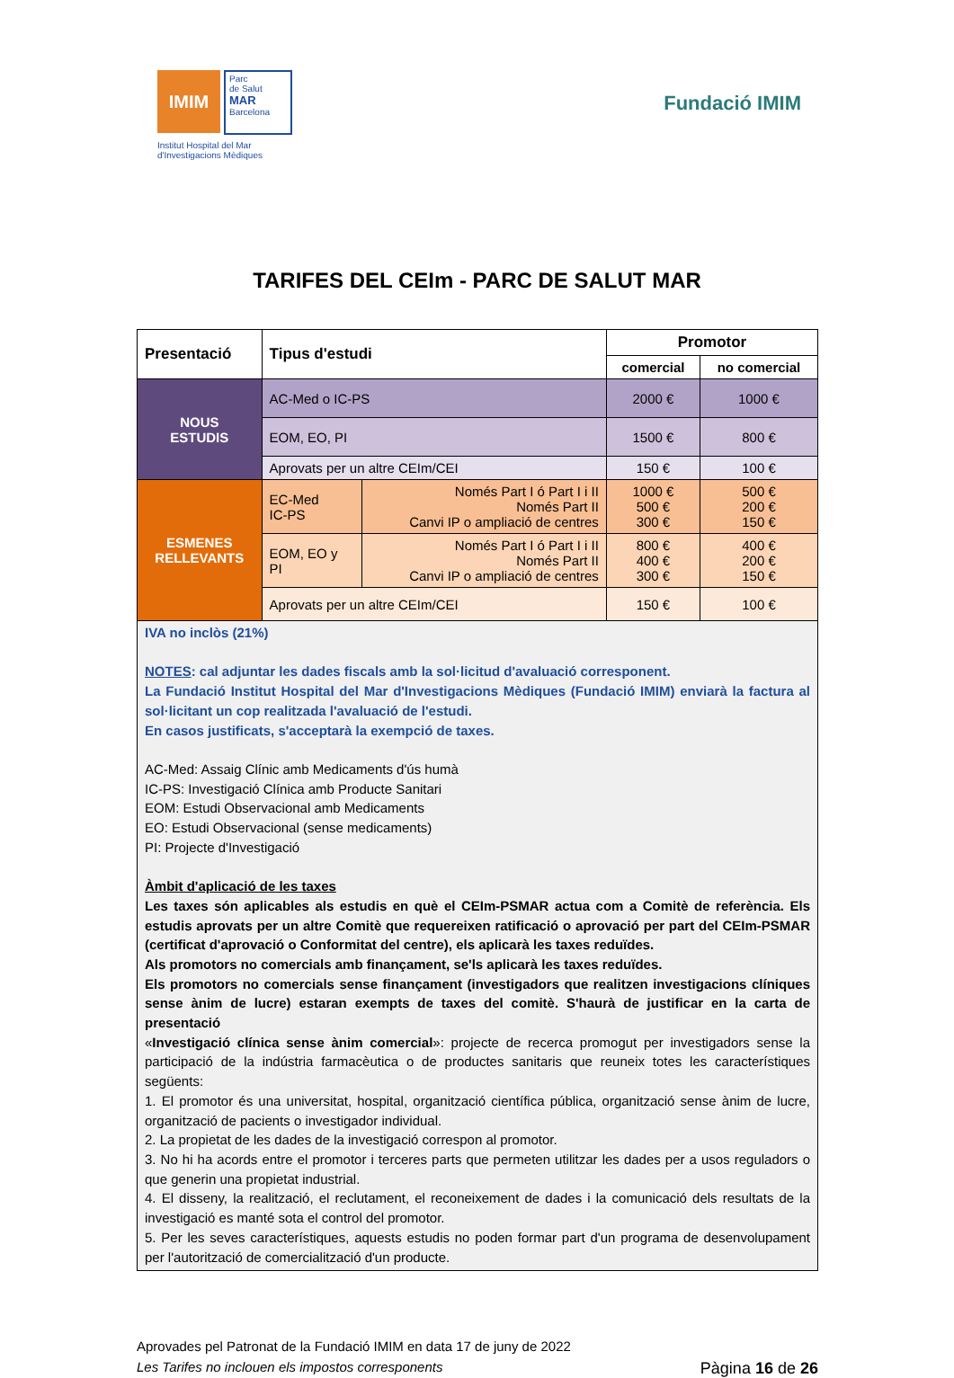IMIM
Parc
de Salut
MAR
Barcelona
Institut Hospital del Mar
d'Investigacions Mèdiques
Fundació IMIM
TARIFES DEL CEIm - PARC DE SALUT MAR
| Presentació | Tipus d'estudi | | Promotor | |
| --- | --- | --- | --- | --- |
| | | | comercial | no comercial |
| NOUS ESTUDIS | AC-Med o IC-PS | | 2000 € | 1000 € |
| | EOM, EO, PI | | 1500 € | 800 € |
| | Aprovats per un altre CEIm/CEI | | 150 € | 100 € |
| ESMENES RELLEVANTS | EC-Med IC-PS | Només Part I ó Part I i II Només Part II Canvi IP o ampliació de centres | 1000 € 500 € 300 € | 500 € 200 € 150 € |
| | EOM, EO y PI | Només Part I ó Part I i II Només Part II Canvi IP o ampliació de centres | 800 € 400 € 300 € | 400 € 200 € 150 € |
| | Aprovats per un altre CEIm/CEI | | 150 € | 100 € |
IVA no inclòs (21%)
NOTES: cal adjuntar les dades fiscals amb la sol·licitud d'avaluació corresponent.
La Fundació Institut Hospital del Mar d'Investigacions Mèdiques (Fundació IMIM) enviarà la factura al sol·licitant un cop realitzada l'avaluació de l'estudi.
En casos justificats, s'acceptarà la exempció de taxes.
AC-Med: Assaig Clínic amb Medicaments d'ús humà
IC-PS: Investigació Clínica amb Producte Sanitari
EOM: Estudi Observacional amb Medicaments
EO: Estudi Observacional (sense medicaments)
PI: Projecte d'Investigació
Àmbit d'aplicació de les taxes
Les taxes són aplicables als estudis en què el CEIm-PSMAR actua com a Comitè de referència. Els estudis aprovats per un altre Comitè que requereixen ratificació o aprovació per part del CEIm-PSMAR (certificat d'aprovació o Conformitat del centre), els aplicarà les taxes reduïdes.
Als promotors no comercials amb finançament, se'ls aplicarà les taxes reduïdes.
Els promotors no comercials sense finançament (investigadors que realitzen investigacions clíniques sense ànim de lucre) estaran exempts de taxes del comitè. S'haurà de justificar en la carta de presentació
«Investigació clínica sense ànim comercial»: projecte de recerca promogut per investigadors sense la participació de la indústria farmacèutica o de productes sanitaris que reuneix totes les característiques següents:
1. El promotor és una universitat, hospital, organització científica pública, organització sense ànim de lucre, organització de pacients o investigador individual.
2. La propietat de les dades de la investigació correspon al promotor.
3. No hi ha acords entre el promotor i terceres parts que permeten utilitzar les dades per a usos reguladors o que generin una propietat industrial.
4. El disseny, la realització, el reclutament, el reconeixement de dades i la comunicació dels resultats de la investigació es manté sota el control del promotor.
5. Per les seves característiques, aquests estudis no poden formar part d'un programa de desenvolupament per l'autorització de comercialització d'un producte.
Aprovades pel Patronat de la Fundació IMIM en data 17 de juny de 2022
Les Tarifes no inclouen els impostos corresponents Pàgina 16 de 26